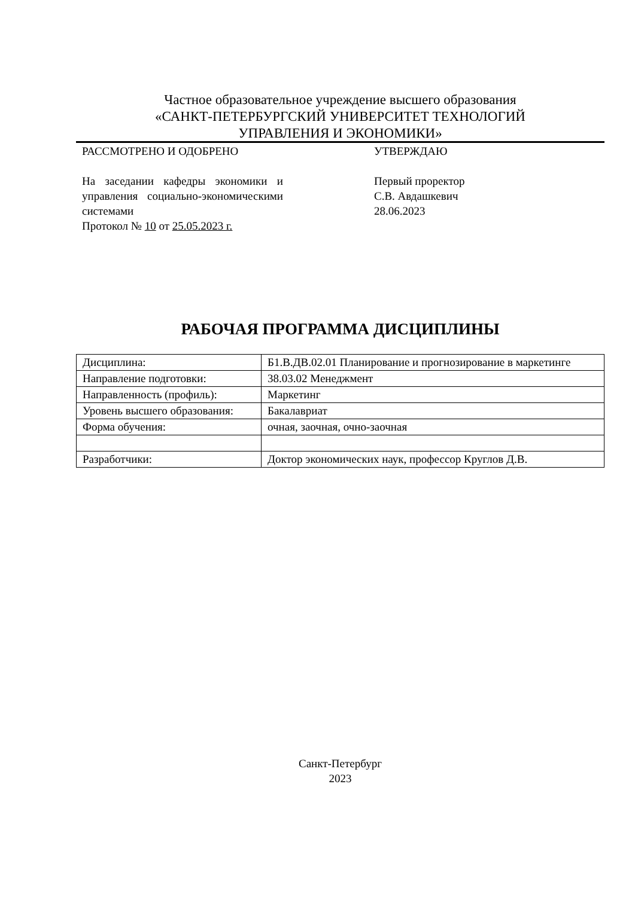Частное образовательное учреждение высшего образования
«САНКТ-ПЕТЕРБУРГСКИЙ УНИВЕРСИТЕТ ТЕХНОЛОГИЙ
УПРАВЛЕНИЯ И ЭКОНОМИКИ»
РАССМОТРЕНО И ОДОБРЕНО
На заседании кафедры экономики и управления социально-экономическими системами
Протокол № 10 от 25.05.2023 г.
УТВЕРЖДАЮ
Первый проректор
С.В. Авдашкевич
28.06.2023
РАБОЧАЯ ПРОГРАММА ДИСЦИПЛИНЫ
| Дисциплина: | Б1.В.ДВ.02.01 Планирование и прогнозирование в маркетинге |
| Направление подготовки: | 38.03.02 Менеджмент |
| Направленность (профиль): | Маркетинг |
| Уровень высшего образования: | Бакалавриат |
| Форма обучения: | очная, заочная, очно-заочная |
| Разработчики: | Доктор экономических наук, профессор Круглов Д.В. |
Санкт-Петербург
2023